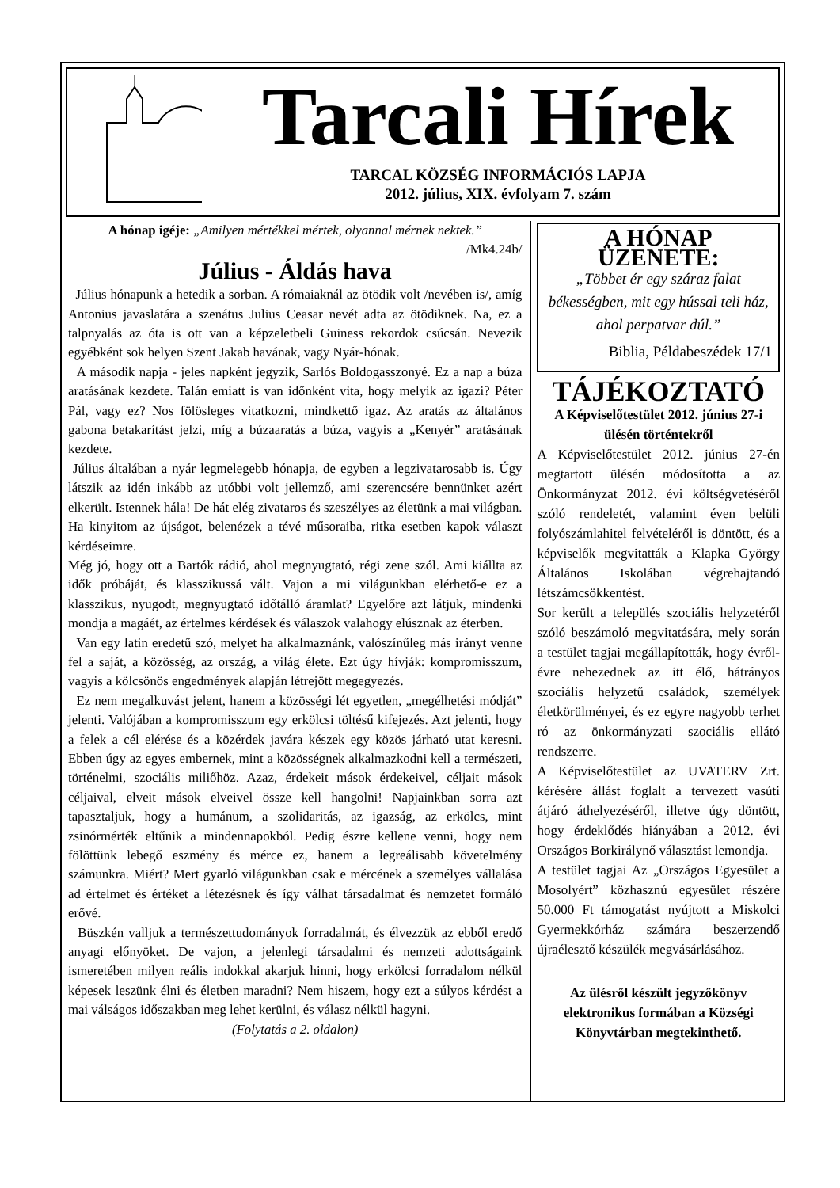Tarcali Hírek
TARCAL KÖZSÉG INFORMÁCIÓS LAPJA
2012. július, XIX. évfolyam 7. szám
A hónap igéje: „Amilyen mértékkel mértek, olyannal mérnek nektek.”
/Mk4.24b/
Július - Áldás hava
Július hónapunk a hetedik a sorban. A rómaiaknál az ötödik volt /nevében is/, amíg Antonius javaslatára a szenátus Julius Ceasar nevét adta az ötödiknek. Na, ez a talpnyalás az óta is ott van a képzeletbeli Guiness rekordok csúcsán. Nevezik egyébként sok helyen Szent Jakab havának, vagy Nyár-hónak.
A második napja - jeles napként jegyzik, Sarlós Boldogasszonyé. Ez a nap a búza aratásának kezdete. Talán emiatt is van időnként vita, hogy melyik az igazi? Péter Pál, vagy ez? Nos fölösleges vitatkozni, mindkettő igaz. Az aratás az általános gabona betakarítást jelzi, míg a búzaaratás a búza, vagyis a „Kenyér” aratásának kezdete.
Július általában a nyár legmelegebb hónapja, de egyben a legzivatarosabb is. Úgy látszik az idén inkább az utóbbi volt jellemző, ami szerencsére bennünket azért elkerült. Istennek hála! De hát elég zivataros és szeszélyes az életünk a mai világban. Ha kinyitom az újságot, belenézek a tévé műsoraiba, ritka esetben kapok választ kérdéseimre.
Még jó, hogy ott a Bartók rádió, ahol megnyugtató, régi zene szól. Ami kiállta az idők próbáját, és klasszikussá vált. Vajon a mi világunkban elérhető-e ez a klasszikus, nyugodt, megnyugtató időtálló áramlat? Egyelőre azt látjuk, mindenki mondja a magáét, az értelmes kérdések és válaszok valahogy elúsznak az éterben.
Van egy latin eredetű szó, melyet ha alkalmaznánk, valószínűleg más irányt venne fel a saját, a közösség, az ország, a világ élete. Ezt úgy hívják: kompromisszum, vagyis a kölcsönös engedmények alapján létrejött megegyezés.
Ez nem megalkuvást jelent, hanem a közösségi lét egyetlen, „megélhetési módját” jelenti. Valójában a kompromisszum egy erkölcsi töltésű kifejezés. Azt jelenti, hogy a felek a cél elérése és a közérdek javára készek egy közös járható utat keresni. Ebben úgy az egyes embernek, mint a közösségnek alkalmazkodni kell a természeti, történelmi, szociális miliőhöz. Azaz, érdekeit mások érdekeivel, céljait mások céljaival, elveit mások elveivel össze kell hangolni! Napjainkban sorra azt tapasztaljuk, hogy a humánum, a szolidaritás, az igazság, az erkölcs, mint zsinórmérték eltűnik a mindennapokból. Pedig észre kellene venni, hogy nem fölöttünk lebegő eszmény és mérce ez, hanem a legreálisabb követelmény számunkra. Miért? Mert gyarló világunkban csak e mércének a személyes vállalása ad értelmet és értéket a létezésnek és így válhat társadalmat és nemzetet formáló erővé.
Büszkén valljuk a természettudományok forradalmát, és élvezzük az ebből eredő anyagi előnyöket. De vajon, a jelenlegi társadalmi és nemzeti adottságaink ismeretében milyen reális indokkal akarjuk hinni, hogy erkölcsi forradalom nélkül képesek leszünk élni és életben maradni? Nem hiszem, hogy ezt a súlyos kérdést a mai válságos időszakban meg lehet kerülni, és válasz nélkül hagyni.
(Folytatás a 2. oldalon)
A HÓNAP ÜZENETE:
„Többet ér egy száraz falat békességben, mit egy hússal teli ház, ahol perpatvar dúl.”
Biblia, Példabeszédek 17/1
TÁJÉKOZTATÓ
A Képviselőtestület 2012. június 27-i ülésén történtekről
A Képviselőtestület 2012. június 27-én megtartott ülésén módosította a az Önkormányzat 2012. évi költségvetéséről szóló rendeletét, valamint éven belüli folyószámlahitel felvételéről is döntött, és a képviselők megvitatták a Klapka György Általános Iskolában végrehajtandó létszámcsökkentést.
Sor került a település szociális helyzetéről szóló beszámoló megvitatására, mely során a testület tagjai megállapították, hogy évről-évre nehezednek az itt élő, hátrányos szociális helyzetű családok, személyek életkörülményei, és ez egyre nagyobb terhet ró az önkormányzati szociális ellátó rendszerre.
A Képviselőtestület az UVATERV Zrt. kérésére állást foglalt a tervezett vasúti átjáró áthelyezéséről, illetve úgy döntött, hogy érdeklődés hiányában a 2012. évi Országos Borkirálynő választást lemondja.
A testület tagjai Az „Országos Egyesület a Mosolyért” közhasznú egyesület részére 50.000 Ft támogatást nyújtott a Miskolci Gyermekkórház számára beszerzendő újraélesztő készülék megvásárlásához.
Az ülésről készült jegyzőkönyv elektronikus formában a Községi Könyvtárban megtekinthető.